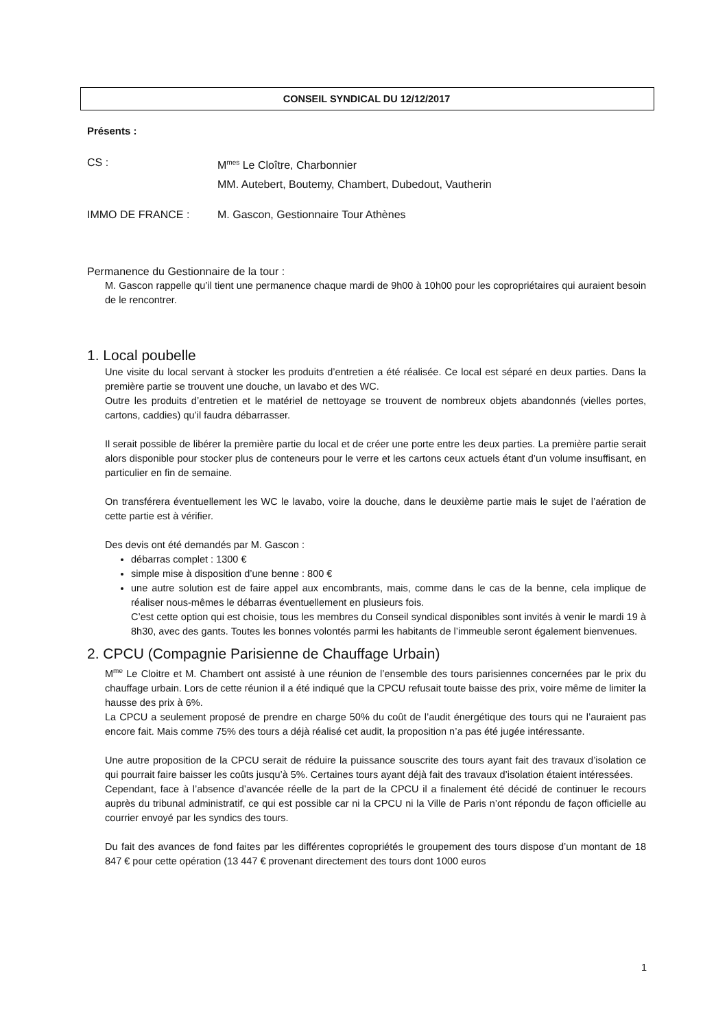CONSEIL SYNDICAL DU 12/12/2017
Présents :
CS : M<sup>mes</sup> Le Cloître, Charbonnier
MM. Autebert, Boutemy, Chambert, Dubedout, Vautherin
IMMO DE FRANCE : M. Gascon, Gestionnaire Tour Athènes
Permanence du Gestionnaire de la tour :
M. Gascon rappelle qu’il tient une permanence chaque mardi de 9h00 à 10h00 pour les copropriétaires qui auraient besoin de le rencontrer.
1. Local poubelle
Une visite du local servant à stocker les produits d’entretien a été réalisée. Ce local est séparé en deux parties. Dans la première partie se trouvent une douche, un lavabo et des WC.
Outre les produits d’entretien et le matériel de nettoyage se trouvent de nombreux objets abandonnés (vielles portes, cartons, caddies) qu’il faudra débarrasser.
Il serait possible de libérer la première partie du local et de créer une porte entre les deux parties. La première partie serait alors disponible pour stocker plus de conteneurs pour le verre et les cartons ceux actuels étant d’un volume insuffisant, en particulier en fin de semaine.
On transférera éventuellement les WC le lavabo, voire la douche, dans le deuxième partie mais le sujet de l’aération de cette partie est à vérifier.
Des devis ont été demandés par M. Gascon :
débarras complet : 1300 €
simple mise à disposition d’une benne : 800 €
une autre solution est de faire appel aux encombrants, mais, comme dans le cas de la benne, cela implique de réaliser nous-mêmes le débarras éventuellement en plusieurs fois.
C’est cette option qui est choisie, tous les membres du Conseil syndical disponibles sont invités à venir le mardi 19 à 8h30, avec des gants. Toutes les bonnes volontés parmi les habitants de l’immeuble seront également bienvenues.
2. CPCU (Compagnie Parisienne de Chauffage Urbain)
M<sup>me</sup> Le Cloitre et M. Chambert ont assisté à une réunion de l’ensemble des tours parisiennes concernées par le prix du chauffage urbain. Lors de cette réunion il a été indiqué que la CPCU refusait toute baisse des prix, voire même de limiter la hausse des prix à 6%.
La CPCU a seulement proposé de prendre en charge 50% du coût de l’audit énergétique des tours qui ne l’auraient pas encore fait. Mais comme 75% des tours a déjà réalisé cet audit, la proposition n’a pas été jugée intéressante.
Une autre proposition de la CPCU serait de réduire la puissance souscrite des tours ayant fait des travaux d’isolation ce qui pourrait faire baisser les coûts jusqu’à 5%. Certaines tours ayant déjà fait des travaux d’isolation étaient intéressées.
Cependant, face à l’absence d’avancée réelle de la part de la CPCU il a finalement été décidé de continuer le recours auprès du tribunal administratif, ce qui est possible car ni la CPCU ni la Ville de Paris n’ont répondu de façon officielle au courrier envoyé par les syndics des tours.
Du fait des avances de fond faites par les différentes copropriétés le groupement des tours dispose d’un montant de 18 847 € pour cette opération (13 447 € provenant directement des tours dont 1000 euros
1